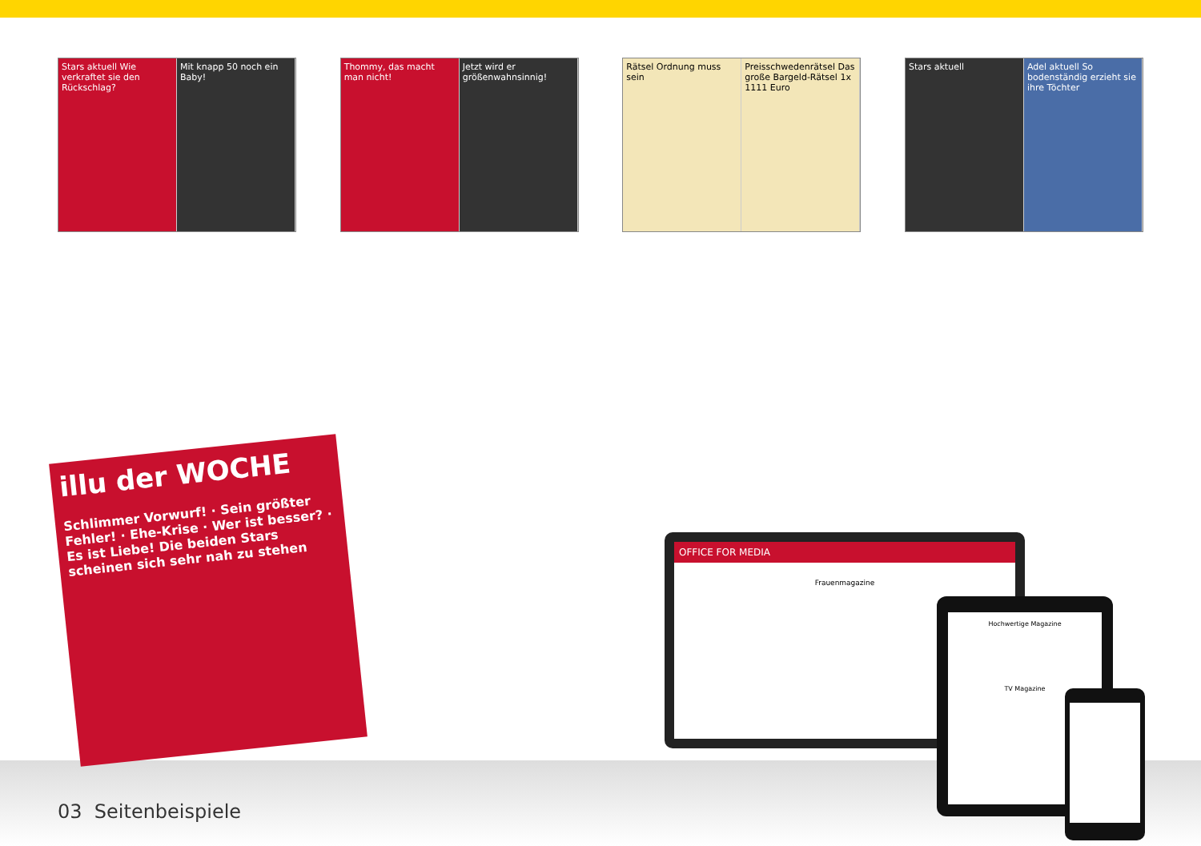Stars aktuell Wie verkraftet sie den Rückschlag?
Mit knapp 50 noch ein Baby!
Thommy, das macht man nicht! Jetzt wird er größenwahnsinnig!
Rätsel Ordnung muss sein Preisschwedenrätsel Das große Bargeld-Rätsel 1x 1111 Euro
Stars aktuell Adel aktuell So bodenständig erzieht sie ihre Töchter
illu der WOCHE
Schlimmer Vorwurf! · Sein größter Fehler! · Ehe-Krise · Wer ist besser? · Es ist Liebe! Die beiden Stars scheinen sich sehr nah zu stehen
OFFICE FOR MEDIA
Frauenmagazine
Hochwertige Magazine
TV Magazine
03 Seitenbeispiele